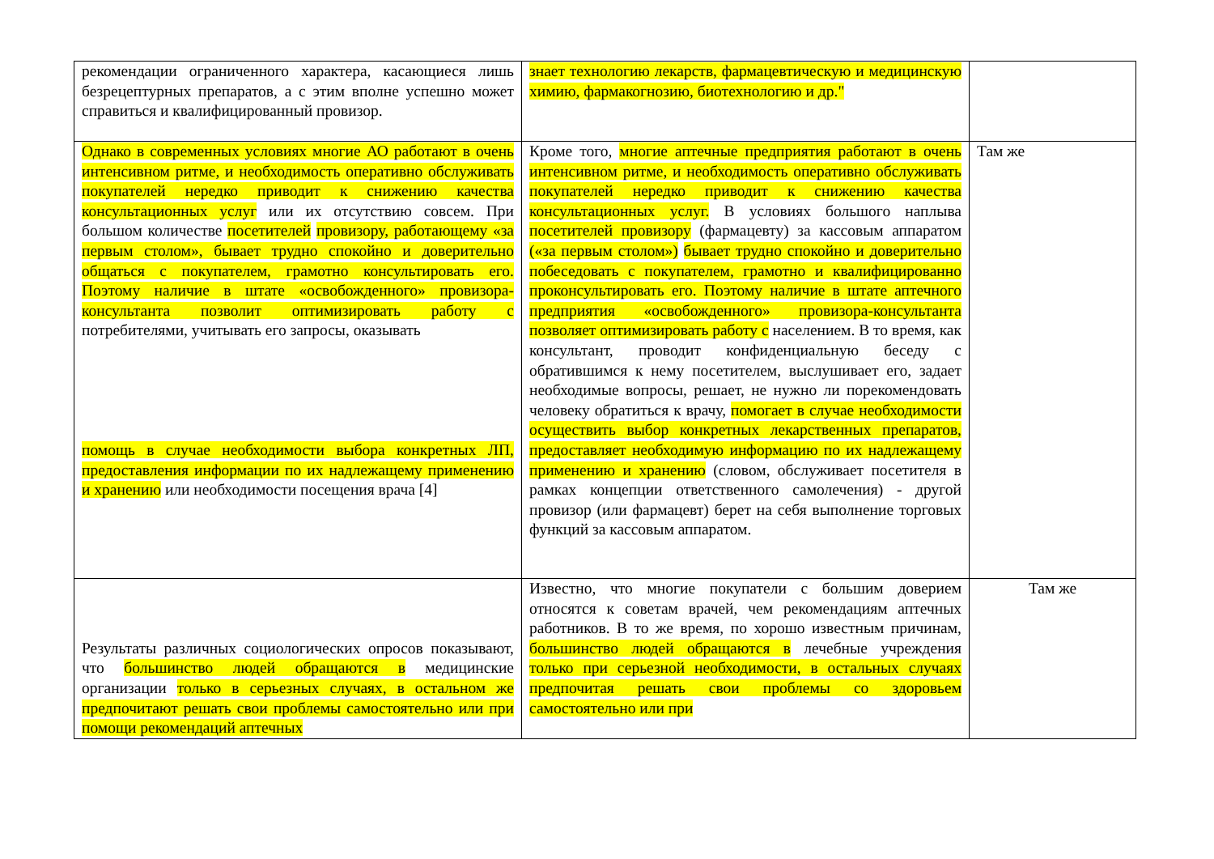| рекомендации ограниченного характера, касающиеся лишь безрецептурных препаратов, а с этим вполне успешно может справиться и квалифицированный провизор. | знает технологию лекарств, фармацевтическую и медицинскую химию, фармакогнозию, биотехнологию и др." | |
| Однако в современных условиях многие АО работают в очень интенсивном ритме, и необходимость оперативно обслуживать покупателей нередко приводит к снижению качества консультационных услуг или их отсутствию совсем. При большом количестве посетителей провизору, работающему «за первым столом», бывает трудно спокойно и доверительно общаться с покупателем, грамотно консультировать его. Поэтому наличие в штате «освобожденного» провизора-консультанта позволит оптимизировать работу с потребителями, учитывать его запросы, оказывать помощь в случае необходимости выбора конкретных ЛП, предоставления информации по их надлежащему применению и хранению или необходимости посещения врача [4] | Кроме того, многие аптечные предприятия работают в очень интенсивном ритме, и необходимость оперативно обслуживать покупателей нередко приводит к снижению качества консультационных услуг. В условиях большого наплыва посетителей провизору (фармацевту) за кассовым аппаратом («за первым столом») бывает трудно спокойно и доверительно побеседовать с покупателем, грамотно и квалифицированно проконсультировать его. Поэтому наличие в штате аптечного предприятия «освобожденного» провизора-консультанта позволяет оптимизировать работу с населением. В то время, как консультант, проводит конфиденциальную беседу с обратившимся к нему посетителем, выслушивает его, задает необходимые вопросы, решает, не нужно ли порекомендовать человеку обратиться к врачу, помогает в случае необходимости осуществить выбор конкретных лекарственных препаратов, предоставляет необходимую информацию по их надлежащему применению и хранению (словом, обслуживает посетителя в рамках концепции ответственного самолечения) - другой провизор (или фармацевт) берет на себя выполнение торговых функций за кассовым аппаратом. | Там же |
| Результаты различных социологических опросов показывают, что большинство людей обращаются в медицинские организации только в серьезных случаях, в остальном же предпочитают решать свои проблемы самостоятельно или при помощи рекомендаций аптечных | Известно, что многие покупатели с большим доверием относятся к советам врачей, чем рекомендациям аптечных работников. В то же время, по хорошо известным причинам, большинство людей обращаются в лечебные учреждения только при серьезной необходимости, в остальных случаях предпочитая решать свои проблемы со здоровьем самостоятельно или при | Там же |